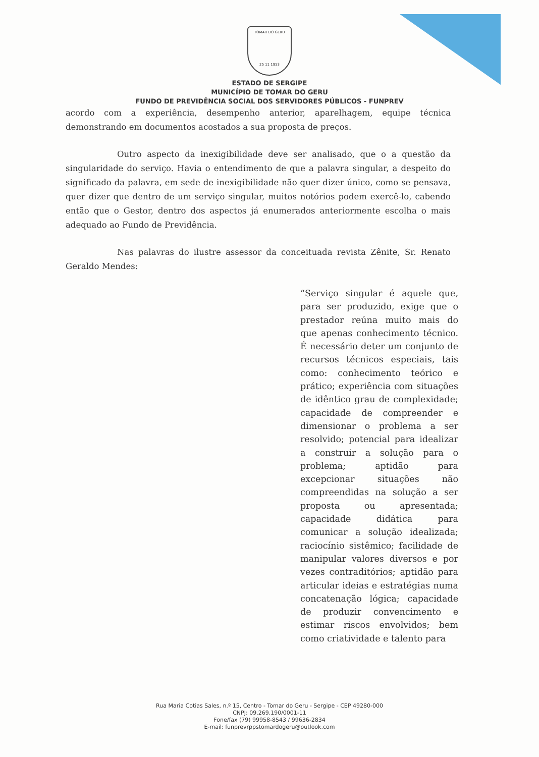TOMAR DO GERU
25 11 1953
ESTADO DE SERGIPE
MUNICÍPIO DE TOMAR DO GERU
FUNDO DE PREVIDÊNCIA SOCIAL DOS SERVIDORES PÚBLICOS - FUNPREV
acordo com a experiência, desempenho anterior, aparelhagem, equipe técnica demonstrando em documentos acostados a sua proposta de preços.
Outro aspecto da inexigibilidade deve ser analisado, que o a questão da singularidade do serviço. Havia o entendimento de que a palavra singular, a despeito do significado da palavra, em sede de inexigibilidade não quer dizer único, como se pensava, quer dizer que dentro de um serviço singular, muitos notórios podem exercê-lo, cabendo então que o Gestor, dentro dos aspectos já enumerados anteriormente escolha o mais adequado ao Fundo de Previdência.
Nas palavras do ilustre assessor da conceituada revista Zênite, Sr. Renato Geraldo Mendes:
“Serviço singular é aquele que, para ser produzido, exige que o prestador reúna muito mais do que apenas conhecimento técnico. É necessário deter um conjunto de recursos técnicos especiais, tais como: conhecimento teórico e prático; experiência com situações de idêntico grau de complexidade; capacidade de compreender e dimensionar o problema a ser resolvido; potencial para idealizar a construir a solução para o problema; aptidão para excepcionar situações não compreendidas na solução a ser proposta ou apresentada; capacidade didática para comunicar a solução idealizada; raciocínio sistêmico; facilidade de manipular valores diversos e por vezes contraditórios; aptidão para articular ideias e estratégias numa concatenação lógica; capacidade de produzir convencimento e estimar riscos envolvidos; bem como criatividade e talento para
Rua Maria Cotias Sales, n.º 15, Centro - Tomar do Geru - Sergipe - CEP 49280-000
CNPJ: 09.269.190/0001-11
Fone/fax (79) 99958-8543 / 99636-2834
E-mail: funprevrppstomardogeru@outlook.com